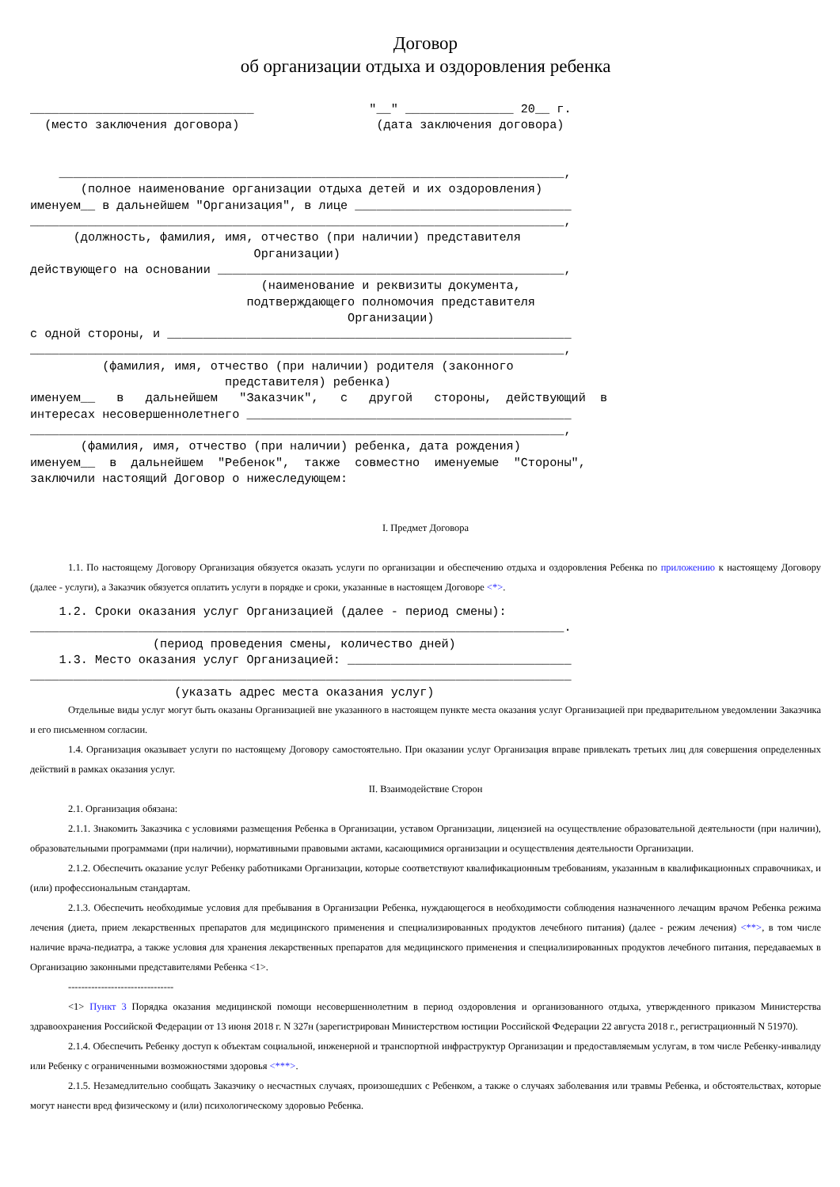Договор
об организации отдыха и оздоровления ребенка
_______________________________                "__" _______________ 20__ г.
  (место заключения договора)                   (дата заключения договора)


    ______________________________________________________________________,
       (полное наименование организации отдыха детей и их оздоровления)
именуем__ в дальнейшем "Организация", в лице ______________________________
__________________________________________________________________________,
      (должность, фамилия, имя, отчество (при наличии) представителя
                               Организации)
действующего на основании ________________________________________________,
                                (наименование и реквизиты документа,
                              подтверждающего полномочия представителя
                                            Организации)
с одной стороны, и ________________________________________________________
__________________________________________________________________________,
          (фамилия, имя, отчество (при наличии) родителя (законного
                           представителя) ребенка)
именуем__   в   дальнейшем   "Заказчик",   с   другой   стороны,  действующий  в
интересах несовершеннолетнего _____________________________________________
__________________________________________________________________________,
       (фамилия, имя, отчество (при наличии) ребенка, дата рождения)
именуем__  в  дальнейшем  "Ребенок",  также  совместно  именуемые  "Стороны",
заключили настоящий Договор о нижеследующем:
I. Предмет Договора
1.1. По настоящему Договору Организация обязуется оказать услуги по организации и обеспечению отдыха и оздоровления Ребенка по приложению к настоящему Договору (далее - услуги), а Заказчик обязуется оплатить услуги в порядке и сроки, указанные в настоящем Договоре <*>.
    1.2. Сроки оказания услуг Организацией (далее - период смены):
__________________________________________________________________________.
                 (период проведения смены, количество дней)
    1.3. Место оказания услуг Организацией: _______________________________
___________________________________________________________________________
                    (указать адрес места оказания услуг)
Отдельные виды услуг могут быть оказаны Организацией вне указанного в настоящем пункте места оказания услуг Организацией при предварительном уведомлении Заказчика и его письменном согласии.
1.4. Организация оказывает услуги по настоящему Договору самостоятельно. При оказании услуг Организация вправе привлекать третьих лиц для совершения определенных действий в рамках оказания услуг.
II. Взаимодействие Сторон
2.1. Организация обязана:
2.1.1. Знакомить Заказчика с условиями размещения Ребенка в Организации, уставом Организации, лицензией на осуществление образовательной деятельности (при наличии), образовательными программами (при наличии), нормативными правовыми актами, касающимися организации и осуществления деятельности Организации.
2.1.2. Обеспечить оказание услуг Ребенку работниками Организации, которые соответствуют квалификационным требованиям, указанным в квалификационных справочниках, и (или) профессиональным стандартам.
2.1.3. Обеспечить необходимые условия для пребывания в Организации Ребенка, нуждающегося в необходимости соблюдения назначенного лечащим врачом Ребенка режима лечения (диета, прием лекарственных препаратов для медицинского применения и специализированных продуктов лечебного питания) (далее - режим лечения) <**>, в том числе наличие врача-педиатра, а также условия для хранения лекарственных препаратов для медицинского применения и специализированных продуктов лечебного питания, передаваемых в Организацию законными представителями Ребенка <1>.
--------------------------------
<1> Пункт 3 Порядка оказания медицинской помощи несовершеннолетним в период оздоровления и организованного отдыха, утвержденного приказом Министерства здравоохранения Российской Федерации от 13 июня 2018 г. N 327н (зарегистрирован Министерством юстиции Российской Федерации 22 августа 2018 г., регистрационный N 51970).
2.1.4. Обеспечить Ребенку доступ к объектам социальной, инженерной и транспортной инфраструктур Организации и предоставляемым услугам, в том числе Ребенку-инвалиду или Ребенку с ограниченными возможностями здоровья <***>.
2.1.5. Незамедлительно сообщать Заказчику о несчастных случаях, произошедших с Ребенком, а также о случаях заболевания или травмы Ребенка, и обстоятельствах, которые могут нанести вред физическому и (или) психологическому здоровью Ребенка.